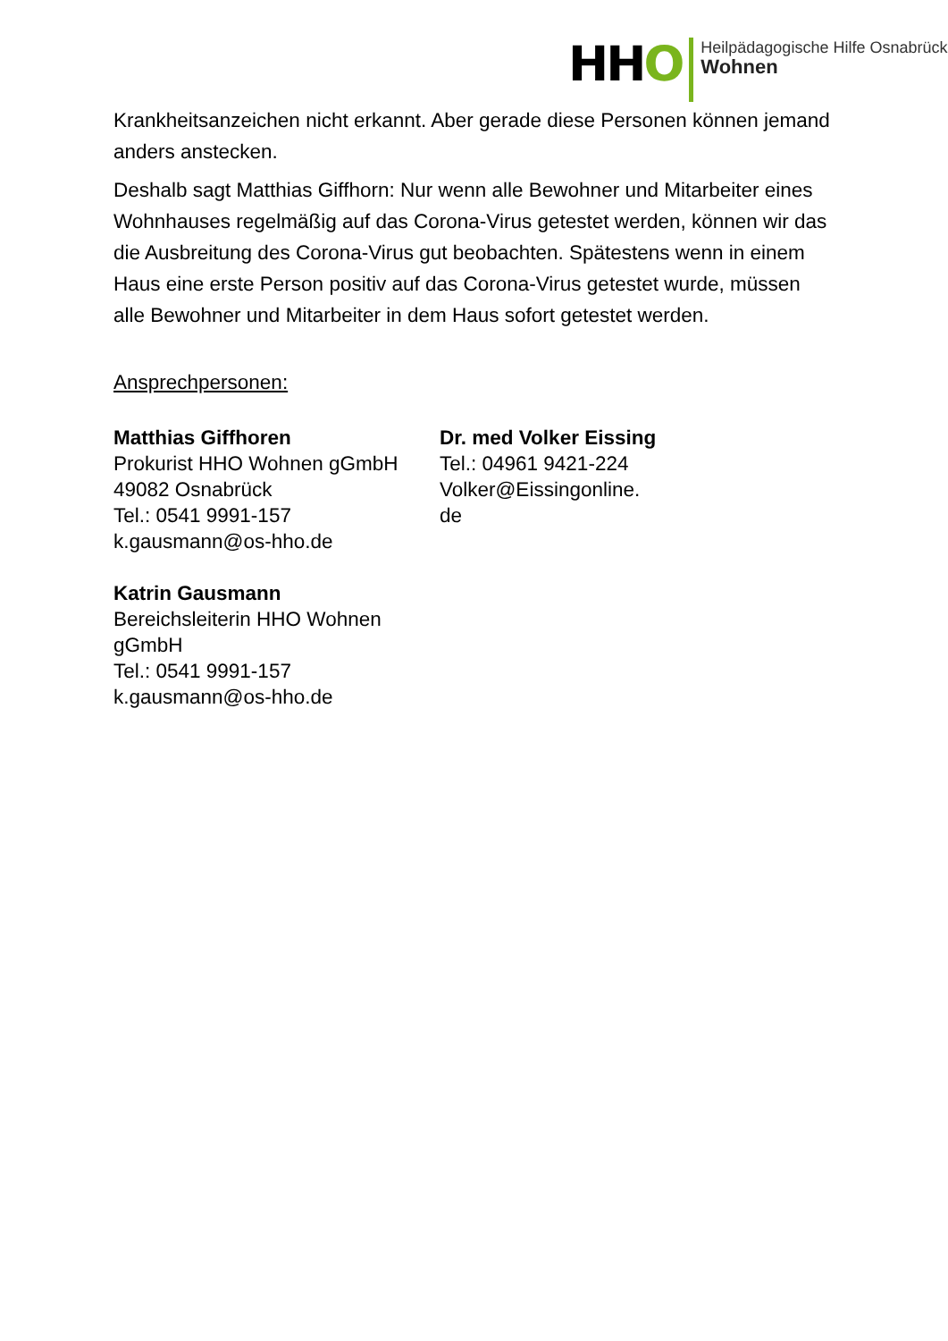HHO
Heilpädagogische Hilfe Osnabrück
Wohnen
Krankheitsanzeichen nicht erkannt. Aber gerade diese Personen können jemand anders anstecken.
Deshalb sagt Matthias Giffhorn: Nur wenn alle Bewohner und Mitarbeiter eines Wohnhauses regelmäßig auf das Corona-Virus getestet werden, können wir das die Ausbreitung des Corona-Virus gut beobachten. Spätestens wenn in einem Haus eine erste Person positiv auf das Corona-Virus getestet wurde, müssen alle Bewohner und Mitarbeiter in dem Haus sofort getestet werden.
Ansprechpersonen:
Matthias Giffhoren
Prokurist HHO Wohnen gGmbH
49082 Osnabrück
Tel.: 0541 9991-157
k.gausmann@os-hho.de
Katrin Gausmann
Bereichsleiterin HHO Wohnen gGmbH
Tel.: 0541 9991-157
k.gausmann@os-hho.de
Dr. med Volker Eissing
Tel.: 04961 9421-224
Volker@Eissingonline.
de